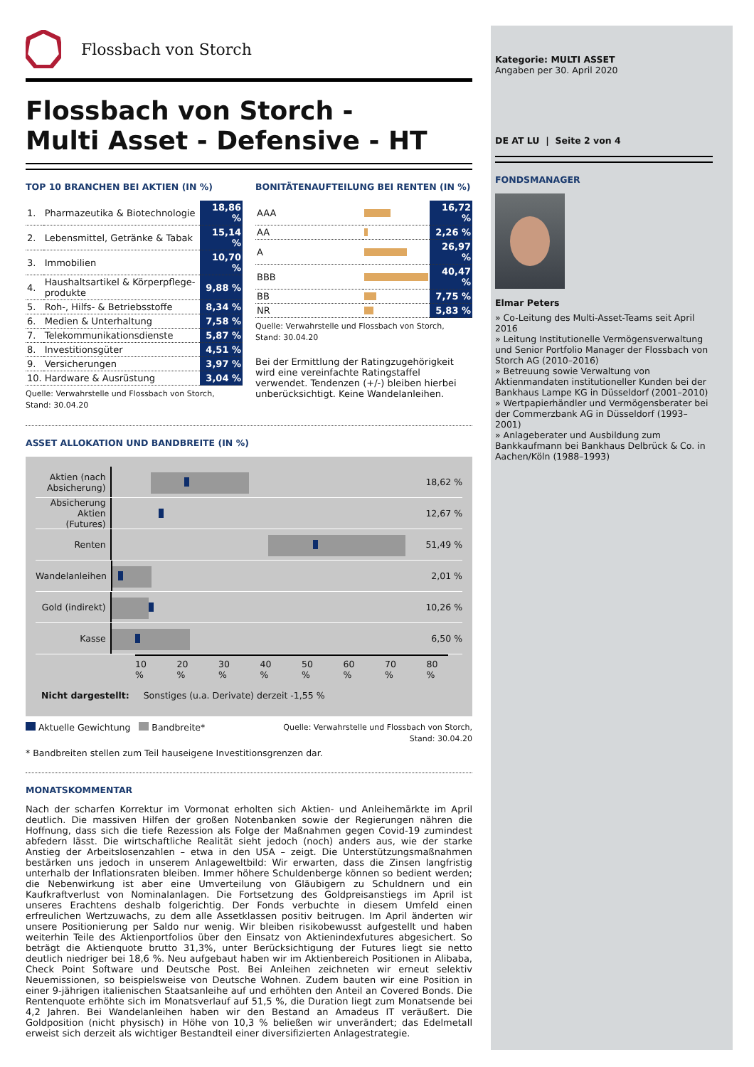Flossbach von Storch
Flossbach von Storch -
Multi Asset - Defensive - HT
TOP 10 BRANCHEN BEI AKTIEN (IN %)
| 1. | Pharmazeutika & Biotechnologie | 18,86 % |
| 2. | Lebensmittel, Getränke & Tabak | 15,14 % |
| 3. | Immobilien | 10,70 % |
| 4. | Haushaltsartikel & Körperpflege-produkte | 9,88 % |
| 5. | Roh-, Hilfs- & Betriebsstoffe | 8,34 % |
| 6. | Medien & Unterhaltung | 7,58 % |
| 7. | Telekommunikationsdienste | 5,87 % |
| 8. | Investitionsgüter | 4,51 % |
| 9. | Versicherungen | 3,97 % |
| 10. | Hardware & Ausrüstung | 3,04 % |
Quelle: Verwahrstelle und Flossbach von Storch,
Stand: 30.04.20
BONITÄTENAUFTEILUNG BEI RENTEN (IN %)
| AAA | | 16,72 % |
| AA | | 2,26 % |
| A | | 26,97 % |
| BBB | | 40,47 % |
| BB | | 7,75 % |
| NR | | 5,83 % |
Quelle: Verwahrstelle und Flossbach von Storch,
Stand: 30.04.20
Bei der Ermittlung der Ratingzugehörigkeit wird eine vereinfachte Ratingstaffel verwendet. Tendenzen (+/-) bleiben hierbei unberücksichtigt. Keine Wandelanleihen.
ASSET ALLOKATION UND BANDBREITE (IN %)
Aktien (nach Absicherung)
18,62 %
Absicherung Aktien (Futures)
12,67 %
Renten
51,49 %
Wandelanleihen
2,01 %
Gold (indirekt)
10,26 %
Kasse
6,50 %
10 % 20 % 30 % 40 % 50 % 60 % 70 % 80 %
Nicht dargestellt: Sonstiges (u.a. Derivate) derzeit -1,55 %
Aktuelle Gewichtung Bandbreite*
Quelle: Verwahrstelle und Flossbach von Storch,
Stand: 30.04.20
* Bandbreiten stellen zum Teil hauseigene Investitionsgrenzen dar.
MONATSKOMMENTAR
Nach der scharfen Korrektur im Vormonat erholten sich Aktien- und Anleihemärkte im April deutlich. Die massiven Hilfen der großen Notenbanken sowie der Regierungen nähren die Hoffnung, dass sich die tiefe Rezession als Folge der Maßnahmen gegen Covid-19 zumindest abfedern lässt. Die wirtschaftliche Realität sieht jedoch (noch) anders aus, wie der starke Anstieg der Arbeitslosenzahlen – etwa in den USA – zeigt. Die Unterstützungsmaßnahmen bestärken uns jedoch in unserem Anlageweltbild: Wir erwarten, dass die Zinsen langfristig unterhalb der Inflationsraten bleiben. Immer höhere Schuldenberge können so bedient werden; die Nebenwirkung ist aber eine Umverteilung von Gläubigern zu Schuldnern und ein Kaufkraftverlust von Nominalanlagen. Die Fortsetzung des Goldpreisanstiegs im April ist unseres Erachtens deshalb folgerichtig. Der Fonds verbuchte in diesem Umfeld einen erfreulichen Wertzuwachs, zu dem alle Assetklassen positiv beitrugen. Im April änderten wir unsere Positionierung per Saldo nur wenig. Wir bleiben risikobewusst aufgestellt und haben weiterhin Teile des Aktienportfolios über den Einsatz von Aktienindexfutures abgesichert. So beträgt die Aktienquote brutto 31,3%, unter Berücksichtigung der Futures liegt sie netto deutlich niedriger bei 18,6 %. Neu aufgebaut haben wir im Aktienbereich Positionen in Alibaba, Check Point Software und Deutsche Post. Bei Anleihen zeichneten wir erneut selektiv Neuemissionen, so beispielsweise von Deutsche Wohnen. Zudem bauten wir eine Position in einer 9-jährigen italienischen Staatsanleihe auf und erhöhten den Anteil an Covered Bonds. Die Rentenquote erhöhte sich im Monatsverlauf auf 51,5 %, die Duration liegt zum Monatsende bei 4,2 Jahren. Bei Wandelanleihen haben wir den Bestand an Amadeus IT veräußert. Die Goldposition (nicht physisch) in Höhe von 10,3 % beließen wir unverändert; das Edelmetall erweist sich derzeit als wichtiger Bestandteil einer diversifizierten Anlagestrategie.
Kategorie: MULTI ASSET
Angaben per 30. April 2020
DE AT LU | Seite 2 von 4
FONDSMANAGER
Elmar Peters
» Co-Leitung des Multi-Asset-Teams seit April 2016
» Leitung Institutionelle Vermögensverwaltung und Senior Portfolio Manager der Flossbach von Storch AG (2010–2016)
» Betreuung sowie Verwaltung von Aktienmandaten institutioneller Kunden bei der Bankhaus Lampe KG in Düsseldorf (2001–2010)
» Wertpapierhändler und Vermögensberater bei der Commerzbank AG in Düsseldorf (1993–2001)
» Anlageberater und Ausbildung zum Bankkaufmann bei Bankhaus Delbrück & Co. in Aachen/Köln (1988–1993)